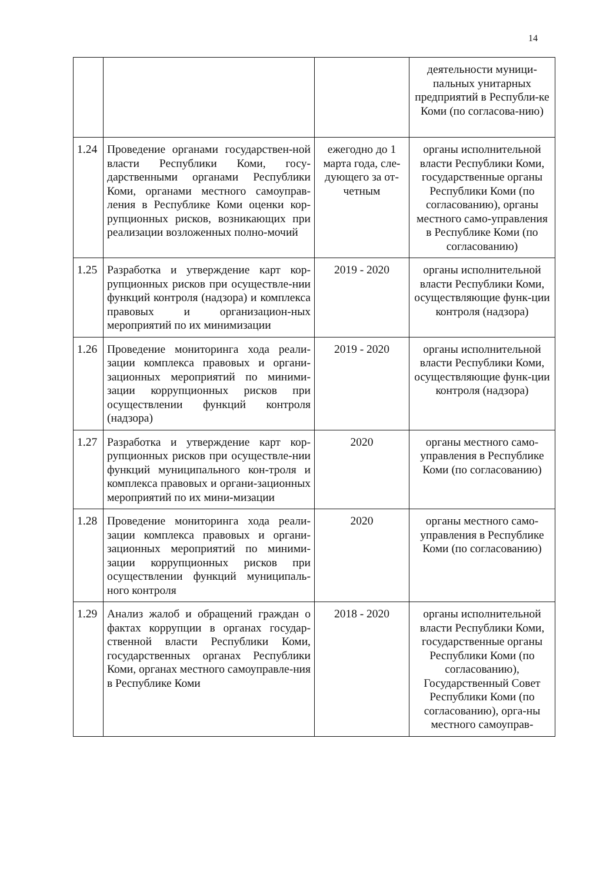14
| | | | деятельности муници-пальных унитарных предприятий в Республи-ке Коми (по согласова-нию) |
| 1.24 | Проведение органами государствен-ной власти Республики Коми, госу-дарственными органами Республики Коми, органами местного самоуправ-ления в Республике Коми оценки кор-рупционных рисков, возникающих при реализации возложенных полно-мочий | ежегодно до 1 марта года, сле-дующего за от-четным | органы исполнительной власти Республики Коми, государственные органы Республики Коми (по согласованию), органы местного само-управления в Республике Коми (по согласованию) |
| 1.25 | Разработка и утверждение карт кор-рупционных рисков при осуществле-нии функций контроля (надзора) и комплекса правовых и организацион-ных мероприятий по их минимизации | 2019 - 2020 | органы исполнительной власти Республики Коми, осуществляющие функ-ции контроля (надзора) |
| 1.26 | Проведение мониторинга хода реали-зации комплекса правовых и органи-зационных мероприятий по миними-зации коррупционных рисков при осуществлении функций контроля (надзора) | 2019 - 2020 | органы исполнительной власти Республики Коми, осуществляющие функ-ции контроля (надзора) |
| 1.27 | Разработка и утверждение карт кор-рупционных рисков при осуществле-нии функций муниципального кон-троля и комплекса правовых и органи-зационных мероприятий по их мини-мизации | 2020 | органы местного само-управления в Республике Коми (по согласованию) |
| 1.28 | Проведение мониторинга хода реали-зации комплекса правовых и органи-зационных мероприятий по миними-зации коррупционных рисков при осуществлении функций муниципаль-ного контроля | 2020 | органы местного само-управления в Республике Коми (по согласованию) |
| 1.29 | Анализ жалоб и обращений граждан о фактах коррупции в органах государ-ственной власти Республики Коми, государственных органах Республики Коми, органах местного самоуправле-ния в Республике Коми | 2018 - 2020 | органы исполнительной власти Республики Коми, государственные органы Республики Коми (по согласованию), Государственный Совет Республики Коми (по согласованию), орга-ны местного самоуправ- |